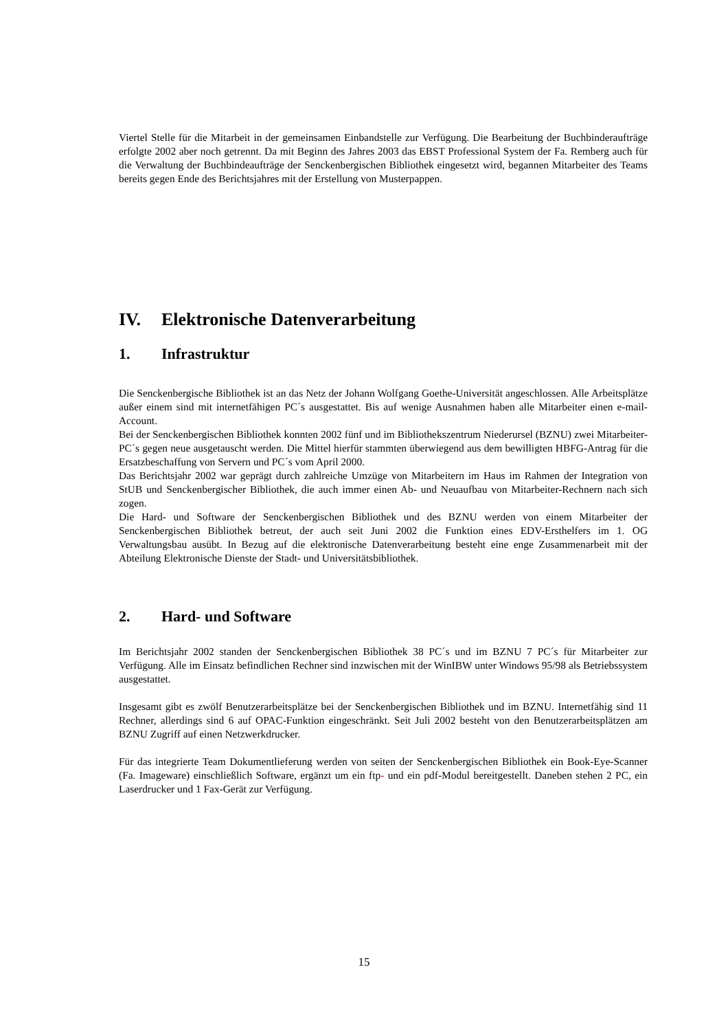Viertel Stelle für die Mitarbeit in der gemeinsamen Einbandstelle zur Verfügung. Die Bearbeitung der Buchbinderaufträge erfolgte 2002 aber noch getrennt. Da mit Beginn des Jahres 2003 das EBST Professional System der Fa. Remberg auch für die Verwaltung der Buchbindeaufträge der Senckenbergischen Bibliothek eingesetzt wird, begannen Mitarbeiter des Teams bereits gegen Ende des Berichtsjahres mit der Erstellung von Musterpappen.
IV. Elektronische Datenverarbeitung
1. Infrastruktur
Die Senckenbergische Bibliothek ist an das Netz der Johann Wolfgang Goethe-Universität angeschlossen. Alle Arbeitsplätze außer einem sind mit internetfähigen PC´s ausgestattet. Bis auf wenige Ausnahmen haben alle Mitarbeiter einen e-mail-Account.
Bei der Senckenbergischen Bibliothek konnten 2002 fünf und im Bibliothekszentrum Niederursel (BZNU) zwei Mitarbeiter-PC´s gegen neue ausgetauscht werden. Die Mittel hierfür stammten überwiegend aus dem bewilligten HBFG-Antrag für die Ersatzbeschaffung von Servern und PC´s vom April 2000.
Das Berichtsjahr 2002 war geprägt durch zahlreiche Umzüge von Mitarbeitern im Haus im Rahmen der Integration von StUB und Senckenbergischer Bibliothek, die auch immer einen Ab- und Neuaufbau von Mitarbeiter-Rechnern nach sich zogen.
Die Hard- und Software der Senckenbergischen Bibliothek und des BZNU werden von einem Mitarbeiter der Senckenbergischen Bibliothek betreut, der auch seit Juni 2002 die Funktion eines EDV-Ersthelfers im 1. OG Verwaltungsbau ausübt. In Bezug auf die elektronische Datenverarbeitung besteht eine enge Zusammenarbeit mit der Abteilung Elektronische Dienste der Stadt- und Universitätsbibliothek.
2. Hard- und Software
Im Berichtsjahr 2002 standen der Senckenbergischen Bibliothek 38 PC´s und im BZNU 7 PC´s für Mitarbeiter zur Verfügung. Alle im Einsatz befindlichen Rechner sind inzwischen mit der WinIBW unter Windows 95/98 als Betriebssystem ausgestattet.
Insgesamt gibt es zwölf Benutzerarbeitsplätze bei der Senckenbergischen Bibliothek und im BZNU. Internetfähig sind 11 Rechner, allerdings sind 6 auf OPAC-Funktion eingeschränkt. Seit Juli 2002 besteht von den Benutzerarbeitsplätzen am BZNU Zugriff auf einen Netzwerkdrucker.
Für das integrierte Team Dokumentlieferung werden von seiten der Senckenbergischen Bibliothek ein Book-Eye-Scanner (Fa. Imageware) einschließlich Software, ergänzt um ein ftp- und ein pdf-Modul bereitgestellt. Daneben stehen 2 PC, ein Laserdrucker und 1 Fax-Gerät zur Verfügung.
15